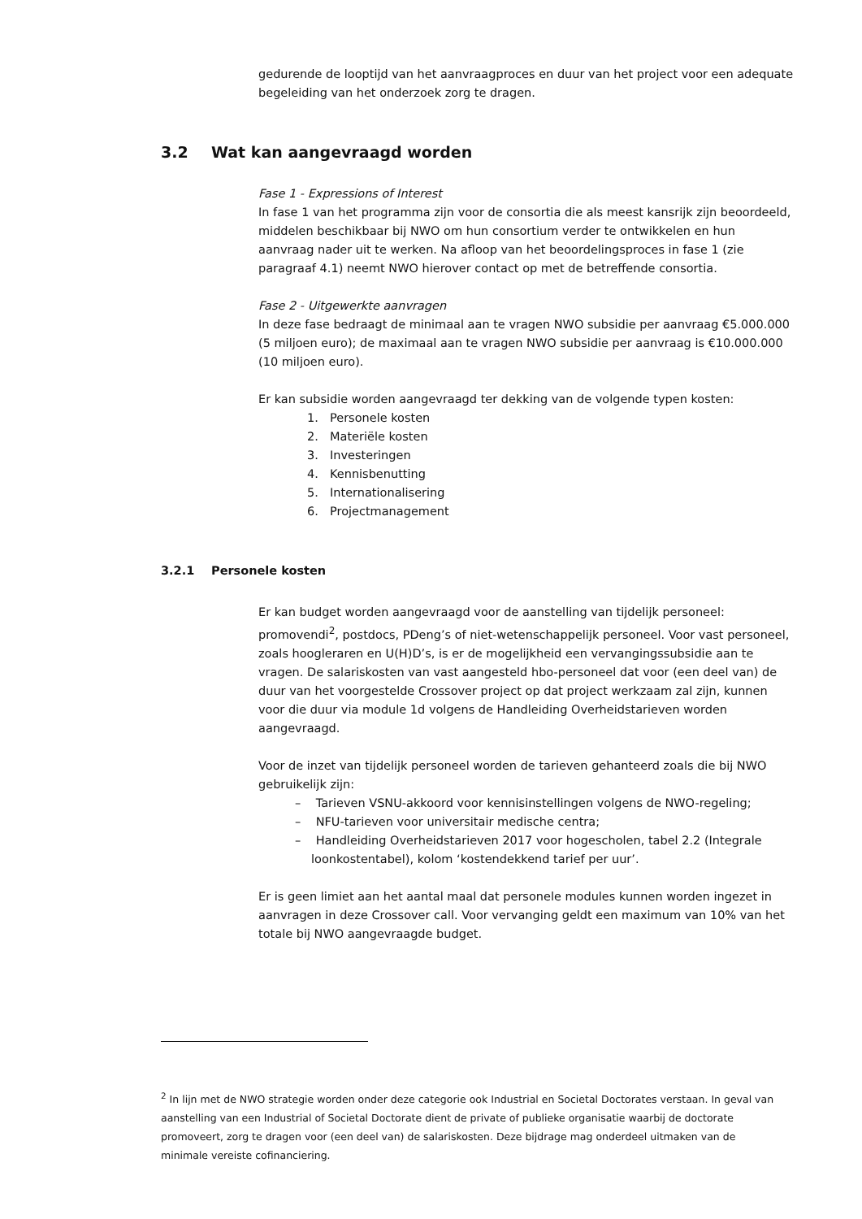gedurende de looptijd van het aanvraagproces en duur van het project voor een adequate begeleiding van het onderzoek zorg te dragen.
3.2 Wat kan aangevraagd worden
Fase 1 - Expressions of Interest
In fase 1 van het programma zijn voor de consortia die als meest kansrijk zijn beoordeeld, middelen beschikbaar bij NWO om hun consortium verder te ontwikkelen en hun aanvraag nader uit te werken. Na afloop van het beoordelingsproces in fase 1 (zie paragraaf 4.1) neemt NWO hierover contact op met de betreffende consortia.
Fase 2 - Uitgewerkte aanvragen
In deze fase bedraagt de minimaal aan te vragen NWO subsidie per aanvraag €5.000.000 (5 miljoen euro); de maximaal aan te vragen NWO subsidie per aanvraag is €10.000.000 (10 miljoen euro).
Er kan subsidie worden aangevraagd ter dekking van de volgende typen kosten:
1. Personele kosten
2. Materiële kosten
3. Investeringen
4. Kennisbenutting
5. Internationalisering
6. Projectmanagement
3.2.1 Personele kosten
Er kan budget worden aangevraagd voor de aanstelling van tijdelijk personeel: promovendi<sup>2</sup>, postdocs, PDeng’s of niet-wetenschappelijk personeel. Voor vast personeel, zoals hoogleraren en U(H)D’s, is er de mogelijkheid een vervangingssubsidie aan te vragen. De salariskosten van vast aangesteld hbo-personeel dat voor (een deel van) de duur van het voorgestelde Crossover project op dat project werkzaam zal zijn, kunnen voor die duur via module 1d volgens de Handleiding Overheidstarieven worden aangevraagd.
Voor de inzet van tijdelijk personeel worden de tarieven gehanteerd zoals die bij NWO gebruikelijk zijn:
– Tarieven VSNU-akkoord voor kennisinstellingen volgens de NWO-regeling;
– NFU-tarieven voor universitair medische centra;
– Handleiding Overheidstarieven 2017 voor hogescholen, tabel 2.2 (Integrale loonkostentabel), kolom ‘kostendekkend tarief per uur’.
Er is geen limiet aan het aantal maal dat personele modules kunnen worden ingezet in aanvragen in deze Crossover call. Voor vervanging geldt een maximum van 10% van het totale bij NWO aangevraagde budget.
<sup>2</sup> In lijn met de NWO strategie worden onder deze categorie ook Industrial en Societal Doctorates verstaan. In geval van aanstelling van een Industrial of Societal Doctorate dient de private of publieke organisatie waarbij de doctorate promoveert, zorg te dragen voor (een deel van) de salariskosten. Deze bijdrage mag onderdeel uitmaken van de minimale vereiste cofinanciering.